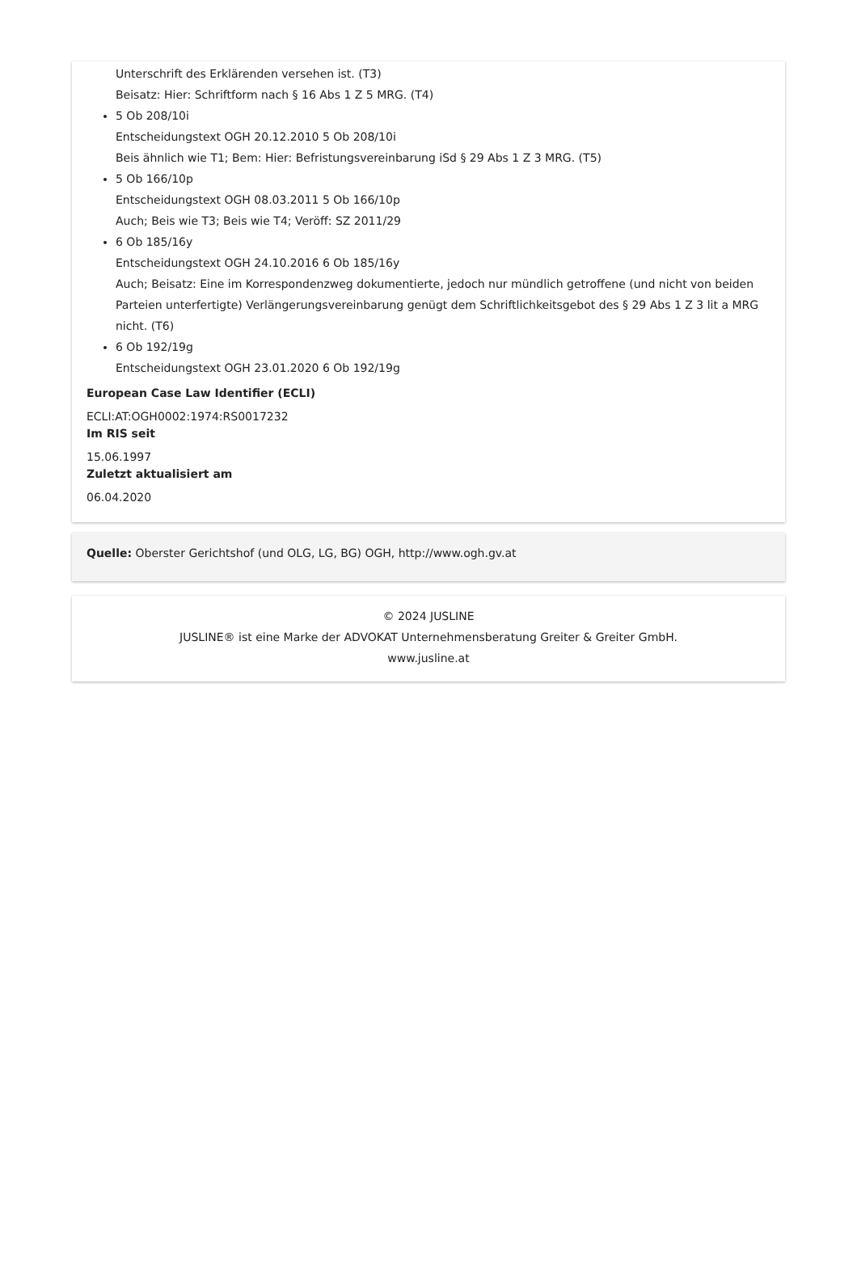Unterschrift des Erklärenden versehen ist. (T3)
Beisatz: Hier: Schriftform nach § 16 Abs 1 Z 5 MRG. (T4)
5 Ob 208/10i
Entscheidungstext OGH 20.12.2010 5 Ob 208/10i
Beis ähnlich wie T1; Bem: Hier: Befristungsvereinbarung iSd § 29 Abs 1 Z 3 MRG. (T5)
5 Ob 166/10p
Entscheidungstext OGH 08.03.2011 5 Ob 166/10p
Auch; Beis wie T3; Beis wie T4; Veröff: SZ 2011/29
6 Ob 185/16y
Entscheidungstext OGH 24.10.2016 6 Ob 185/16y
Auch; Beisatz: Eine im Korrespondenzweg dokumentierte, jedoch nur mündlich getroffene (und nicht von beiden Parteien unterfertigte) Verlängerungsvereinbarung genügt dem Schriftlichkeitsgebot des § 29 Abs 1 Z 3 lit a MRG nicht. (T6)
6 Ob 192/19g
Entscheidungstext OGH 23.01.2020 6 Ob 192/19g
European Case Law Identifier (ECLI)
ECLI:AT:OGH0002:1974:RS0017232
Im RIS seit
15.06.1997
Zuletzt aktualisiert am
06.04.2020
Quelle: Oberster Gerichtshof (und OLG, LG, BG) OGH, http://www.ogh.gv.at
© 2024 JUSLINE
JUSLINE® ist eine Marke der ADVOKAT Unternehmensberatung Greiter & Greiter GmbH.
www.jusline.at